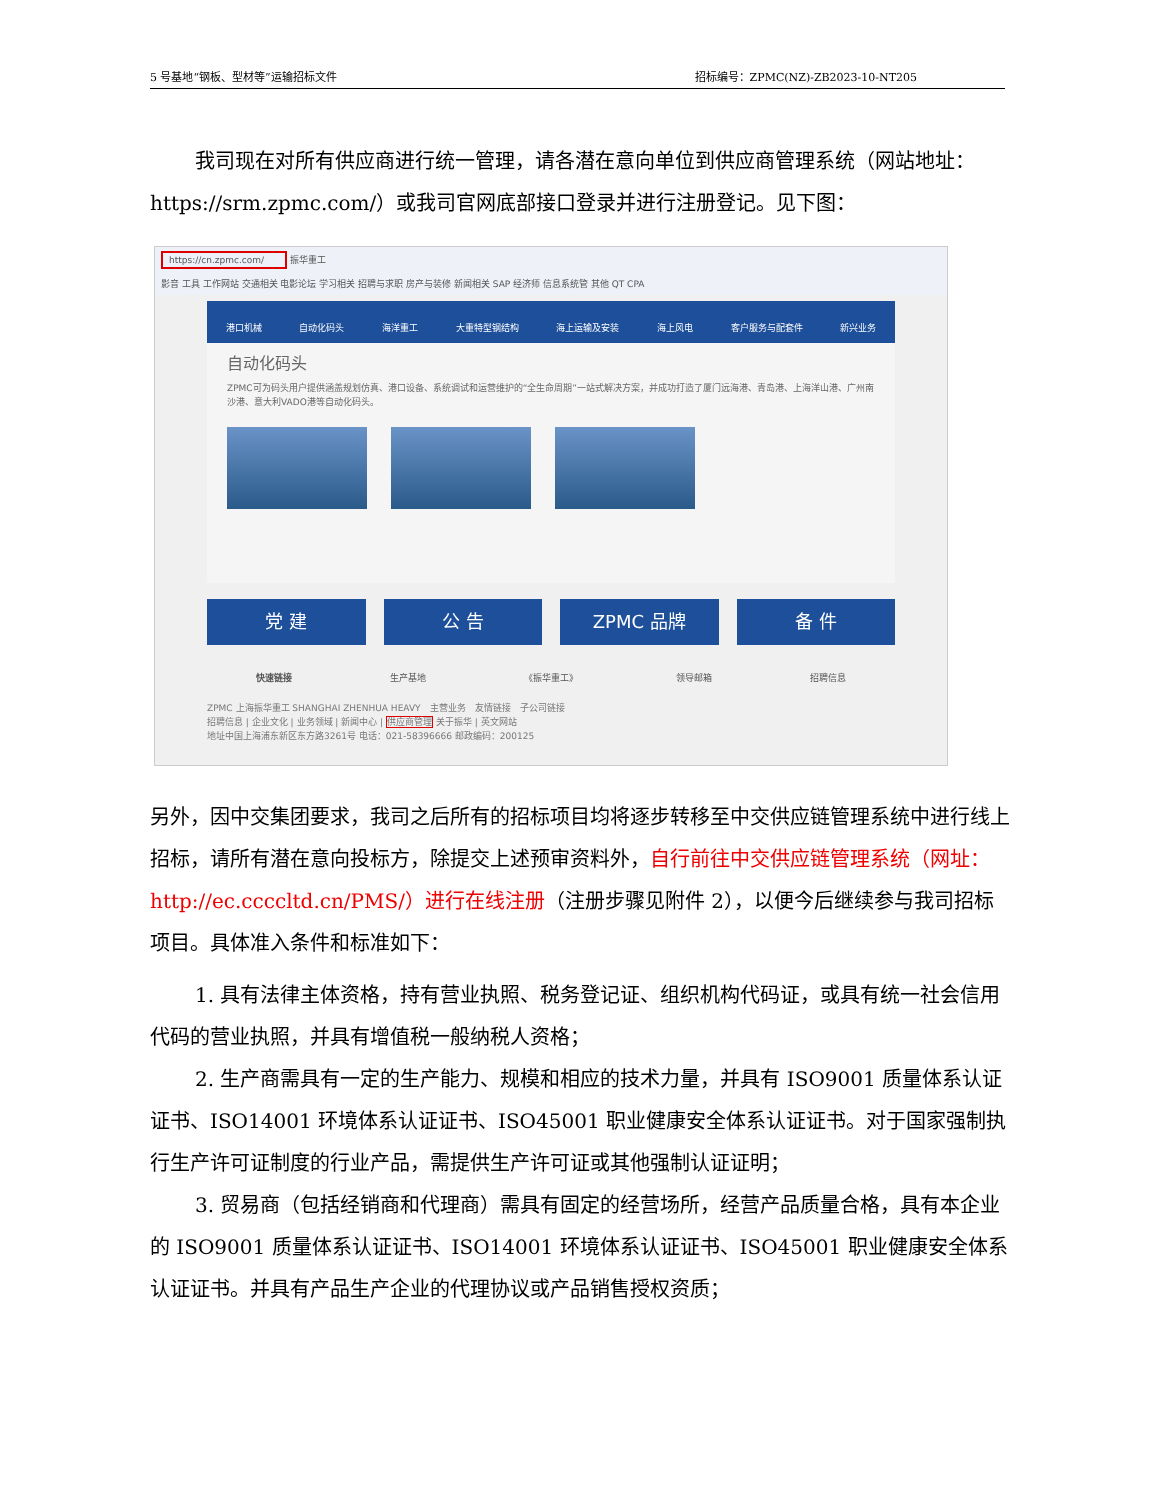5 号基地“钢板、型材等”运输招标文件 招标编号：ZPMC(NZ)-ZB2023-10-NT205
我司现在对所有供应商进行统一管理，请各潜在意向单位到供应商管理系统（网站地址：https://srm.zpmc.com/）或我司官网底部接口登录并进行注册登记。见下图：
https://cn.zpmc.com/ 振华重工
影音 工具 工作网站 交通相关 电影论坛 学习相关 招聘与求职 房产与装修 新闻相关 SAP 经济师 信息系统管 其他 QT CPA
港口机械 自动化码头 海洋重工 大重特型钢结构 海上运输及安装 海上风电 客户服务与配套件 新兴业务
自动化码头
ZPMC可为码头用户提供涵盖规划仿真、港口设备、系统调试和运营维护的“全生命周期”一站式解决方案，并成功打造了厦门远海港、青岛港、上海洋山港、广州南沙港、意大利VADO港等自动化码头。
党 建 公 告 ZPMC 品牌 备 件
快速链接 生产基地 《振华重工》 领导邮箱 招聘信息
ZPMC 上海振华重工 SHANGHAI ZHENHUA HEAVY　主营业务　友情链接　子公司链接
招聘信息 | 企业文化 | 业务领域 | 新闻中心 | 供应商管理 关于振华 | 英文网站
地址中国上海浦东新区东方路3261号 电话：021-58396666 邮政编码：200125
另外，因中交集团要求，我司之后所有的招标项目均将逐步转移至中交供应链管理系统中进行线上招标，请所有潜在意向投标方，除提交上述预审资料外，自行前往中交供应链管理系统（网址：http://ec.ccccltd.cn/PMS/）进行在线注册（注册步骤见附件 2），以便今后继续参与我司招标项目。具体准入条件和标准如下：
1. 具有法律主体资格，持有营业执照、税务登记证、组织机构代码证，或具有统一社会信用代码的营业执照，并具有增值税一般纳税人资格；
2. 生产商需具有一定的生产能力、规模和相应的技术力量，并具有 ISO9001 质量体系认证证书、ISO14001 环境体系认证证书、ISO45001 职业健康安全体系认证证书。对于国家强制执行生产许可证制度的行业产品，需提供生产许可证或其他强制认证证明；
3. 贸易商（包括经销商和代理商）需具有固定的经营场所，经营产品质量合格，具有本企业的 ISO9001 质量体系认证证书、ISO14001 环境体系认证证书、ISO45001 职业健康安全体系认证证书。并具有产品生产企业的代理协议或产品销售授权资质；